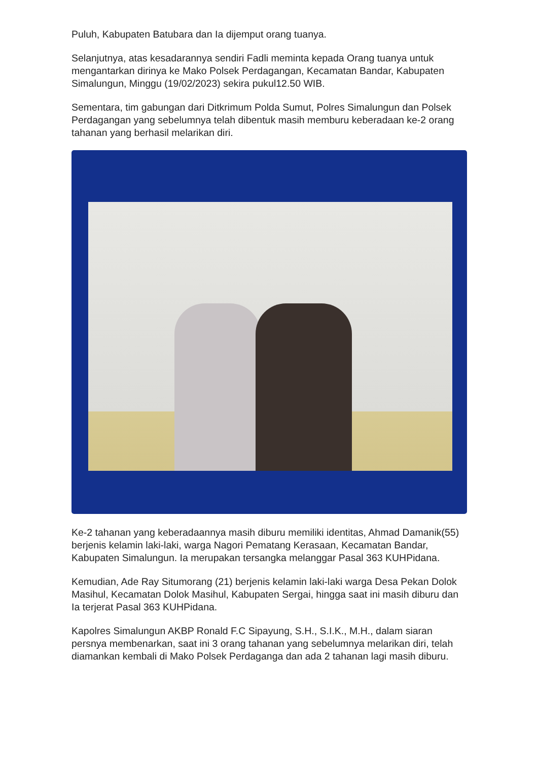Puluh, Kabupaten Batubara dan Ia dijemput orang tuanya.
Selanjutnya, atas kesadarannya sendiri Fadli meminta kepada Orang tuanya untuk mengantarkan dirinya ke Mako Polsek Perdagangan, Kecamatan Bandar, Kabupaten Simalungun, Minggu (19/02/2023) sekira pukul12.50 WIB.
Sementara, tim gabungan dari Ditkrimum Polda Sumut, Polres Simalungun dan Polsek Perdagangan yang sebelumnya telah dibentuk masih memburu keberadaan ke-2 orang tahanan yang berhasil melarikan diri.
Ke-2 tahanan yang keberadaannya masih diburu memiliki identitas, Ahmad Damanik(55) berjenis kelamin laki-laki, warga Nagori Pematang Kerasaan, Kecamatan Bandar, Kabupaten Simalungun. Ia merupakan tersangka melanggar Pasal 363 KUHPidana.
Kemudian, Ade Ray Situmorang (21) berjenis kelamin laki-laki warga Desa Pekan Dolok Masihul, Kecamatan Dolok Masihul, Kabupaten Sergai, hingga saat ini masih diburu dan Ia terjerat Pasal 363 KUHPidana.
Kapolres Simalungun AKBP Ronald F.C Sipayung, S.H., S.I.K., M.H., dalam siaran persnya membenarkan, saat ini 3 orang tahanan yang sebelumnya melarikan diri, telah diamankan kembali di Mako Polsek Perdaganga dan ada 2 tahanan lagi masih diburu.